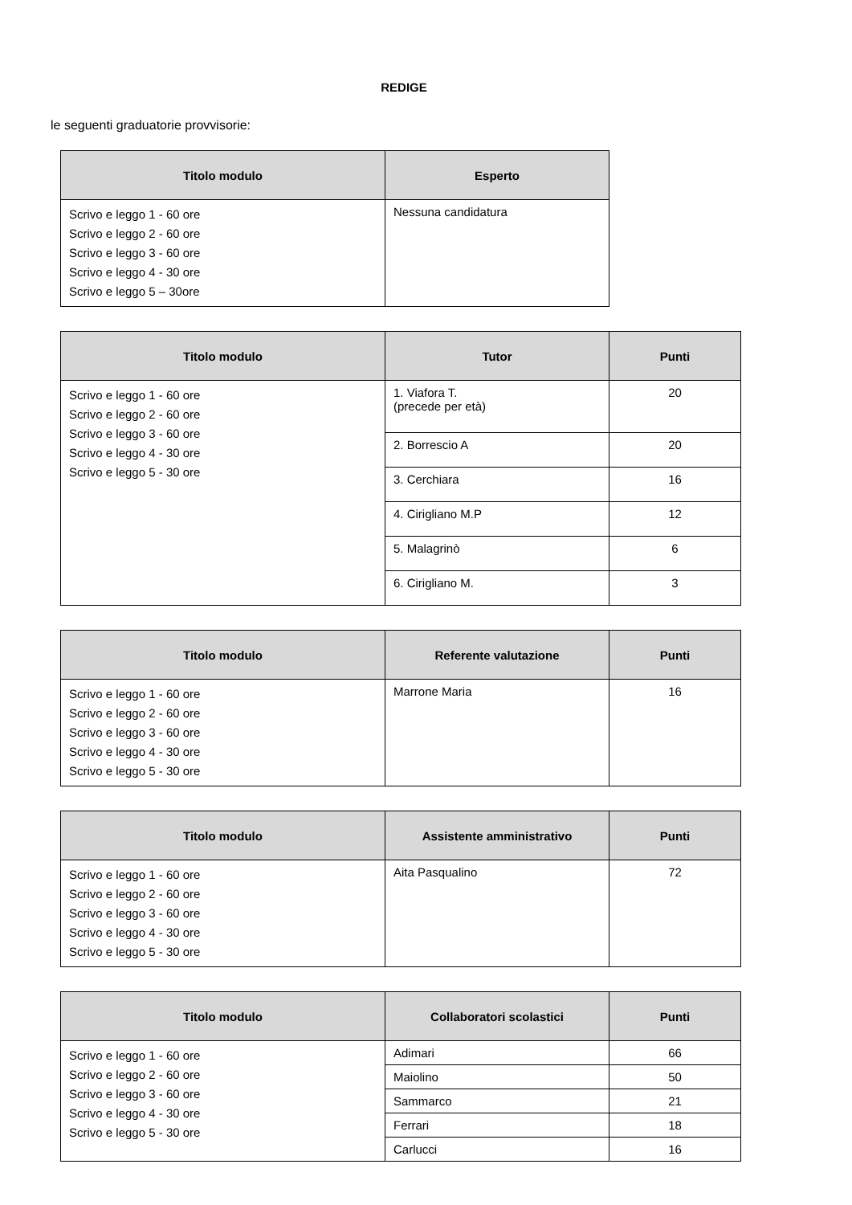REDIGE
le seguenti graduatorie provvisorie:
| Titolo modulo | Esperto |
| --- | --- |
| Scrivo e leggo 1 - 60 ore Scrivo e leggo 2 - 60 ore Scrivo e leggo 3 - 60 ore Scrivo e leggo 4 - 30 ore Scrivo e leggo 5 – 30ore | Nessuna candidatura |
| Titolo modulo | Tutor | Punti |
| --- | --- | --- |
| Scrivo e leggo 1 - 60 ore Scrivo e leggo 2 - 60 ore Scrivo e leggo 3 - 60 ore Scrivo e leggo 4 - 30 ore Scrivo e leggo 5 - 30 ore | 1. Viafora T. (precede per età) | 20 |
| | 2. Borrescio A | 20 |
| | 3. Cerchiara | 16 |
| | 4. Cirigliano M.P | 12 |
| | 5. Malagrinò | 6 |
| | 6. Cirigliano M. | 3 |
| Titolo modulo | Referente valutazione | Punti |
| --- | --- | --- |
| Scrivo e leggo 1 - 60 ore Scrivo e leggo 2 - 60 ore Scrivo e leggo 3 - 60 ore Scrivo e leggo 4 - 30 ore Scrivo e leggo 5 - 30 ore | Marrone Maria | 16 |
| Titolo modulo | Assistente amministrativo | Punti |
| --- | --- | --- |
| Scrivo e leggo 1 - 60 ore Scrivo e leggo 2 - 60 ore Scrivo e leggo 3 - 60 ore Scrivo e leggo 4 - 30 ore Scrivo e leggo 5 - 30 ore | Aita Pasqualino | 72 |
| Titolo modulo | Collaboratori scolastici | Punti |
| --- | --- | --- |
| Scrivo e leggo 1 - 60 ore Scrivo e leggo 2 - 60 ore Scrivo e leggo 3 - 60 ore Scrivo e leggo 4 - 30 ore Scrivo e leggo 5 - 30 ore | Adimari | 66 |
| | Maiolino | 50 |
| | Sammarco | 21 |
| | Ferrari | 18 |
| | Carlucci | 16 |